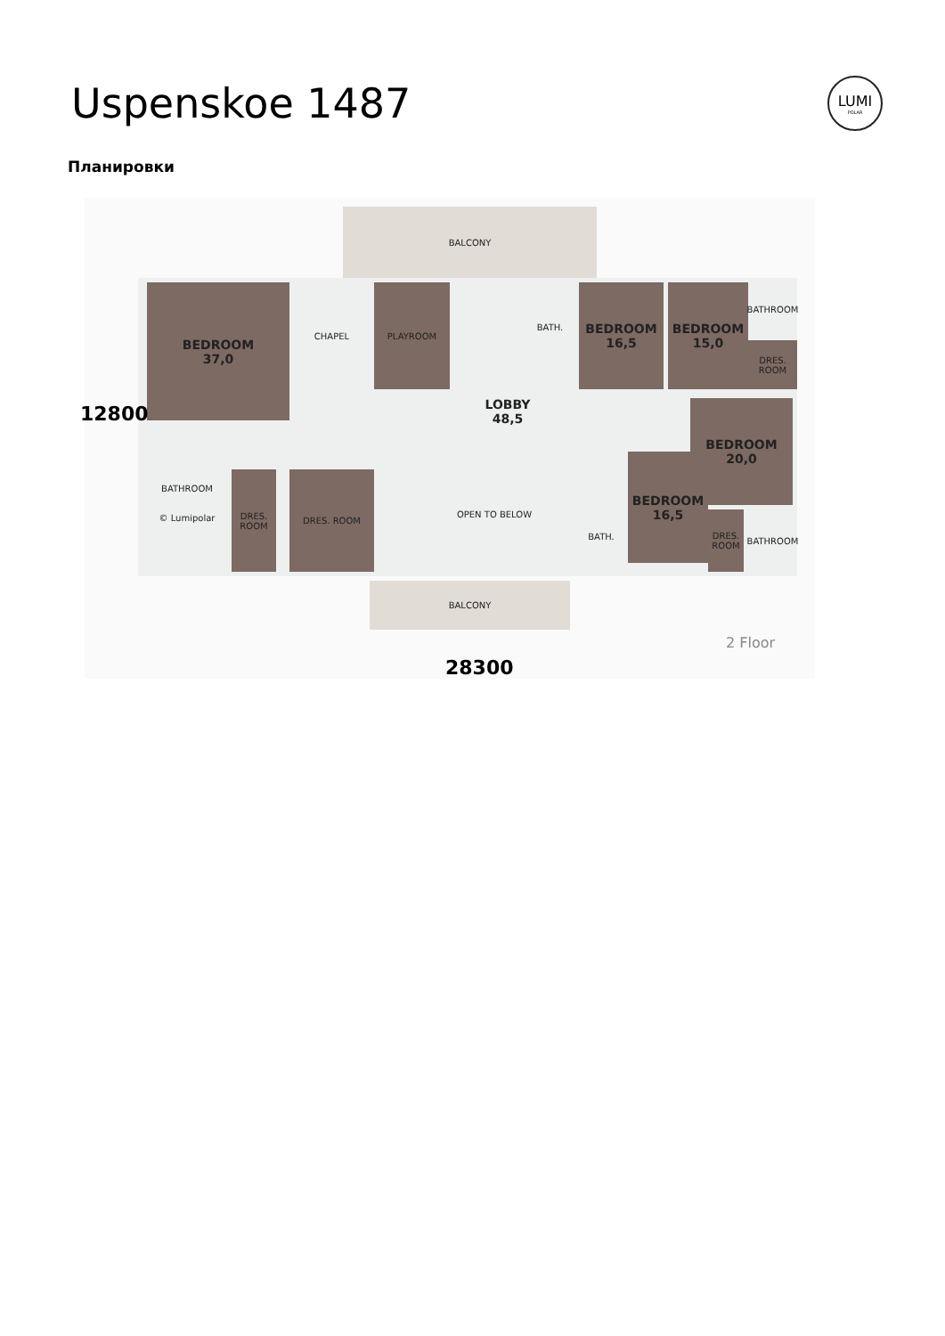Uspenskoe 1487
LUMI
POLAR
Планировки
BALCONY
BEDROOM
37,0
CHAPEL PLAYROOM
LOBBY
48,5
BATH.
BEDROOM
16,5
BEDROOM
15,0
BATHROOM
DRES. ROOM
BEDROOM
20,0
BEDROOM
16,5
BATH. BATHROOM
DRES. ROOM
BATHROOM
© Lumipolar
DRES. ROOM
DRES. ROOM
OPEN TO BELOW
BALCONY
2 Floor
28300
12800